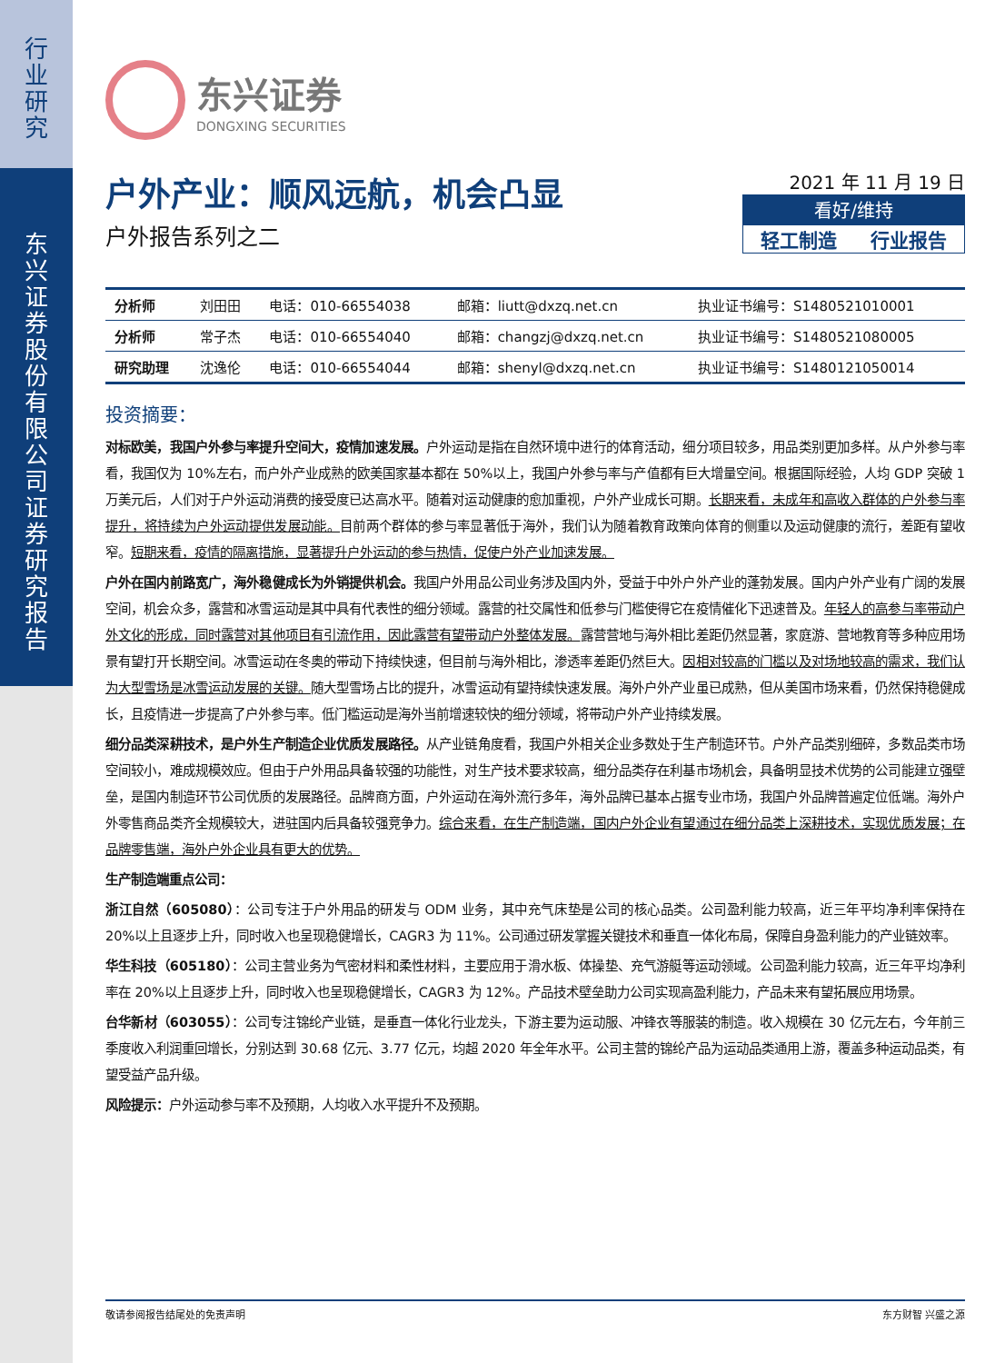行
业
研
究
东
兴
证
券
股
份
有
限
公
司
证
券
研
究
报
告
东兴证券
DONGXING SECURITIES
2021 年 11 月 19 日
看好/维持
轻工制造 行业报告
户外产业：顺风远航，机会凸显
户外报告系列之二
| 分析师 | 刘田田 | 电话：010-66554038 | 邮箱：liutt@dxzq.net.cn | 执业证书编号：S1480521010001 |
| 分析师 | 常子杰 | 电话：010-66554040 | 邮箱：changzj@dxzq.net.cn | 执业证书编号：S1480521080005 |
| 研究助理 | 沈逸伦 | 电话：010-66554044 | 邮箱：shenyl@dxzq.net.cn | 执业证书编号：S1480121050014 |
投资摘要：
对标欧美，我国户外参与率提升空间大，疫情加速发展。户外运动是指在自然环境中进行的体育活动，细分项目较多，用品类别更加多样。从户外参与率看，我国仅为 10%左右，而户外产业成熟的欧美国家基本都在 50%以上，我国户外参与率与产值都有巨大增量空间。根据国际经验，人均 GDP 突破 1 万美元后，人们对于户外运动消费的接受度已达高水平。随着对运动健康的愈加重视，户外产业成长可期。长期来看，未成年和高收入群体的户外参与率提升，将持续为户外运动提供发展动能。目前两个群体的参与率显著低于海外，我们认为随着教育政策向体育的侧重以及运动健康的流行，差距有望收窄。短期来看，疫情的隔离措施，显著提升户外运动的参与热情，促使户外产业加速发展。
户外在国内前路宽广，海外稳健成长为外销提供机会。我国户外用品公司业务涉及国内外，受益于中外户外产业的蓬勃发展。国内户外产业有广阔的发展空间，机会众多，露营和冰雪运动是其中具有代表性的细分领域。露营的社交属性和低参与门槛使得它在疫情催化下迅速普及。年轻人的高参与率带动户外文化的形成，同时露营对其他项目有引流作用，因此露营有望带动户外整体发展。露营营地与海外相比差距仍然显著，家庭游、营地教育等多种应用场景有望打开长期空间。冰雪运动在冬奥的带动下持续快速，但目前与海外相比，渗透率差距仍然巨大。因相对较高的门槛以及对场地较高的需求，我们认为大型雪场是冰雪运动发展的关键。随大型雪场占比的提升，冰雪运动有望持续快速发展。海外户外产业虽已成熟，但从美国市场来看，仍然保持稳健成长，且疫情进一步提高了户外参与率。低门槛运动是海外当前增速较快的细分领域，将带动户外产业持续发展。
细分品类深耕技术，是户外生产制造企业优质发展路径。从产业链角度看，我国户外相关企业多数处于生产制造环节。户外产品类别细碎，多数品类市场空间较小，难成规模效应。但由于户外用品具备较强的功能性，对生产技术要求较高，细分品类存在利基市场机会，具备明显技术优势的公司能建立强壁垒，是国内制造环节公司优质的发展路径。品牌商方面，户外运动在海外流行多年，海外品牌已基本占据专业市场，我国户外品牌普遍定位低端。海外户外零售商品类齐全规模较大，进驻国内后具备较强竞争力。综合来看，在生产制造端，国内户外企业有望通过在细分品类上深耕技术，实现优质发展；在品牌零售端，海外户外企业具有更大的优势。
生产制造端重点公司：
浙江自然（605080）：公司专注于户外用品的研发与 ODM 业务，其中充气床垫是公司的核心品类。公司盈利能力较高，近三年平均净利率保持在 20%以上且逐步上升，同时收入也呈现稳健增长，CAGR3 为 11%。公司通过研发掌握关键技术和垂直一体化布局，保障自身盈利能力的产业链效率。
华生科技（605180）：公司主营业务为气密材料和柔性材料，主要应用于滑水板、体操垫、充气游艇等运动领域。公司盈利能力较高，近三年平均净利率在 20%以上且逐步上升，同时收入也呈现稳健增长，CAGR3 为 12%。产品技术壁垒助力公司实现高盈利能力，产品未来有望拓展应用场景。
台华新材（603055）：公司专注锦纶产业链，是垂直一体化行业龙头，下游主要为运动服、冲锋衣等服装的制造。收入规模在 30 亿元左右，今年前三季度收入利润重回增长，分别达到 30.68 亿元、3.77 亿元，均超 2020 年全年水平。公司主营的锦纶产品为运动品类通用上游，覆盖多种运动品类，有望受益产品升级。
风险提示：户外运动参与率不及预期，人均收入水平提升不及预期。
敬请参阅报告结尾处的免责声明 东方财智 兴盛之源